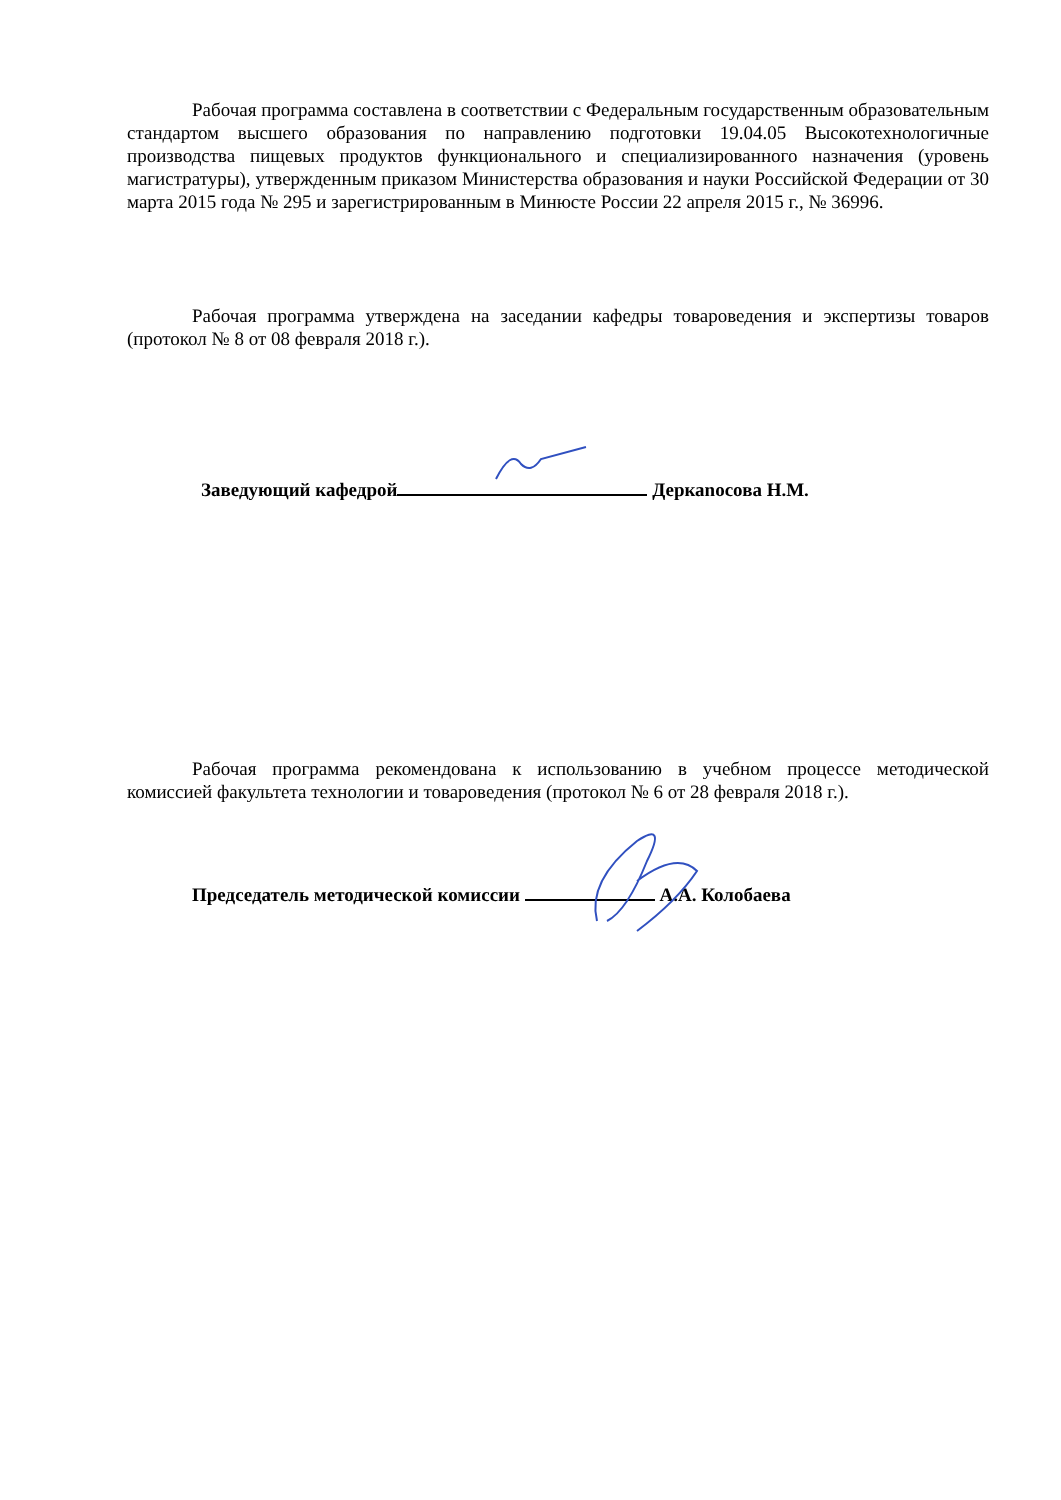Рабочая программа составлена в соответствии с Федеральным государственным образовательным стандартом высшего образования по направлению подготовки 19.04.05 Высокотехнологичные производства пищевых продуктов функционального и специализированного назначения (уровень магистратуры), утвержденным приказом Министерства образования и науки Российской Федерации от 30 марта 2015 года № 295 и зарегистрированным в Минюсте России 22 апреля 2015 г., № 36996.
Рабочая программа утверждена на заседании кафедры товароведения и экспертизы товаров (протокол № 8 от 08 февраля 2018 г.).
Заведующий кафедрой Деркаnосова Н.М.
Рабочая программа рекомендована к использованию в учебном процессе методической комиссией факультета технологии и товароведения (протокол № 6 от 28 февраля 2018 г.).
Председатель методической комиссии А.А. Колобаева